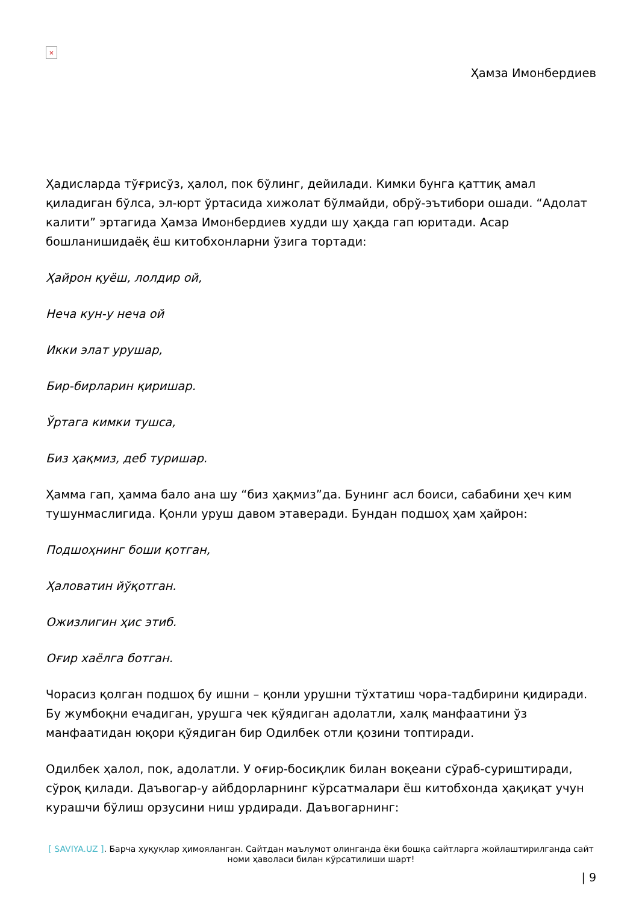×
Ҳамза Имонбердиев
Ҳадисларда тўғрисўз, ҳалол, пок бўлинг, дейилади. Кимки бунга қаттиқ амал қиладиган бўлса, эл-юрт ўртасида хижолат бўлмайди, обрў-эътибори ошади. “Адолат калити” эртагида Ҳамза Имонбердиев худди шу ҳақда гап юритади. Асар бошланишидаёқ ёш китобхонларни ўзига тортади:
Ҳайрон қуёш, лолдир ой,
Неча кун-у неча ой
Икки элат урушар,
Бир-бирларин қиришар.
Ўртага кимки тушса,
Биз ҳақмиз, деб туришар.
Ҳамма гап, ҳамма бало ана шу “биз ҳақмиз”да. Бунинг асл боиси, сабабини ҳеч ким тушунмаслигида. Қонли уруш давом этаверади. Бундан подшоҳ ҳам ҳайрон:
Подшоҳнинг боши қотган,
Ҳаловатин йўқотган.
Ожизлигин ҳис этиб.
Оғир хаёлга ботган.
Чорасиз қолган подшоҳ бу ишни – қонли урушни тўхтатиш чора-тадбирини қидиради. Бу жумбоқни ечадиган, урушга чек қўядиган адолатли, халқ манфаатини ўз манфаатидан юқори қўядиган бир Одилбек отли қозини топтиради.
Одилбек ҳалол, пок, адолатли. У оғир-босиқлик билан воқеани сўраб-суриштиради, сўроқ қилади. Даъвогар-у айбдорларнинг кўрсатмалари ёш китобхонда ҳақиқат учун курашчи бўлиш орзусини ниш урдиради. Даъвогарнинг:
[ SAVIYA.UZ ]. Барча ҳуқуқлар ҳимояланган. Сайтдан маълумот олинганда ёки бошқа сайтларга жойлаштирилганда сайт номи ҳаволаси билан кўрсатилиши шарт!
| 9